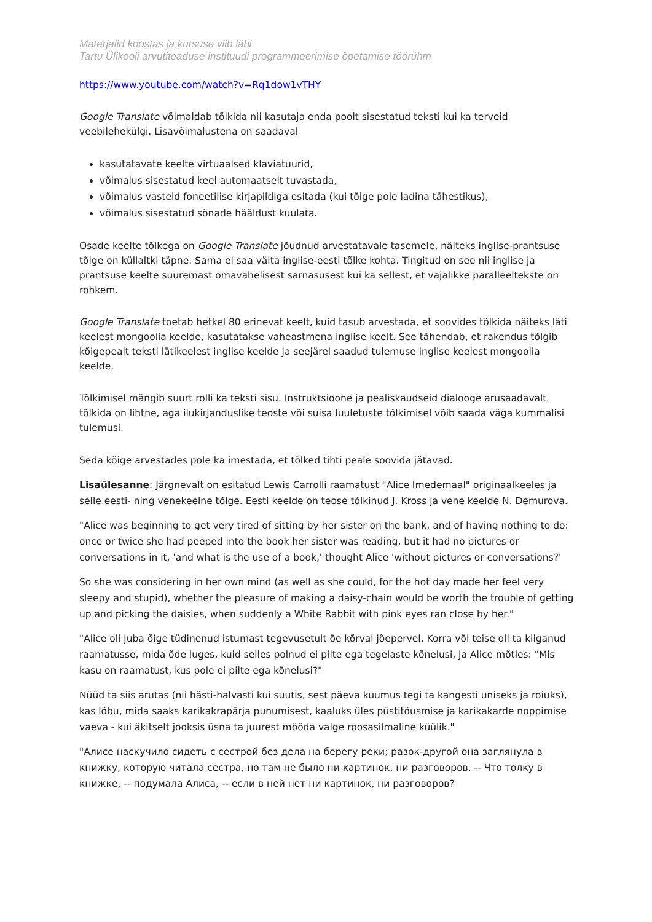Materjalid koostas ja kursuse viib läbi
Tartu Ülikooli arvutiteaduse instituudi programmeerimise õpetamise töörühm
https://www.youtube.com/watch?v=Rq1dow1vTHY
Google Translate võimaldab tõlkida nii kasutaja enda poolt sisestatud teksti kui ka terveid veebilehekülgi. Lisavõimalustena on saadaval
kasutatavate keelte virtuaalsed klaviatuurid,
võimalus sisestatud keel automaatselt tuvastada,
võimalus vasteid foneetilise kirjapildiga esitada (kui tõlge pole ladina tähestikus),
võimalus sisestatud sõnade hääldust kuulata.
Osade keelte tõlkega on Google Translate jõudnud arvestatavale tasemele, näiteks inglise-prantsuse tõlge on küllaltki täpne. Sama ei saa väita inglise-eesti tõlke kohta. Tingitud on see nii inglise ja prantsuse keelte suuremast omavahelisest sarnasusest kui ka sellest, et vajalikke paralleeltekste on rohkem.
Google Translate toetab hetkel 80 erinevat keelt, kuid tasub arvestada, et soovides tõlkida näiteks läti keelest mongoolia keelde, kasutatakse vaheastmena inglise keelt. See tähendab, et rakendus tõlgib kõigepealt teksti lätikeelest inglise keelde ja seejärel saadud tulemuse inglise keelest mongoolia keelde.
Tõlkimisel mängib suurt rolli ka teksti sisu. Instruktsioone ja pealiskaudseid dialooge arusaadavalt tõlkida on lihtne, aga ilukirjanduslike teoste või suisa luuletuste tõlkimisel võib saada väga kummalisi tulemusi.
Seda kõige arvestades pole ka imestada, et tõlked tihti peale soovida jätavad.
Lisaülesanne: Järgnevalt on esitatud Lewis Carrolli raamatust "Alice Imedemaal" originaalkeeles ja selle eesti- ning venekeelne tõlge. Eesti keelde on teose tõlkinud J. Kross ja vene keelde N. Demurova.
"Alice was beginning to get very tired of sitting by her sister on the bank, and of having nothing to do: once or twice she had peeped into the book her sister was reading, but it had no pictures or conversations in it, 'and what is the use of a book,' thought Alice 'without pictures or conversations?'
So she was considering in her own mind (as well as she could, for the hot day made her feel very sleepy and stupid), whether the pleasure of making a daisy-chain would be worth the trouble of getting up and picking the daisies, when suddenly a White Rabbit with pink eyes ran close by her."
"Alice oli juba õige tüdinenud istumast tegevusetult õe kõrval jõepervel. Korra või teise oli ta kiiganud raamatusse, mida õde luges, kuid selles polnud ei pilte ega tegelaste kõnelusi, ja Alice mõtles: "Mis kasu on raamatust, kus pole ei pilte ega kõnelusi?"
Nüüd ta siis arutas (nii hästi-halvasti kui suutis, sest päeva kuumus tegi ta kangesti uniseks ja roiuks), kas lõbu, mida saaks karikakrapärja punumisest, kaaluks üles püstitõusmise ja karikakarde noppimise vaeva - kui äkitselt jooksis üsna ta juurest mööda valge roosasilmaline küülik."
"Алисе наскучило сидеть с сестрой без дела на берегу реки; разок-другой она заглянула в книжку, которую читала сестра, но там не было ни картинок, ни разговоров. -- Что толку в книжке, -- подумала Алиса, -- если в ней нет ни картинок, ни разговоров?